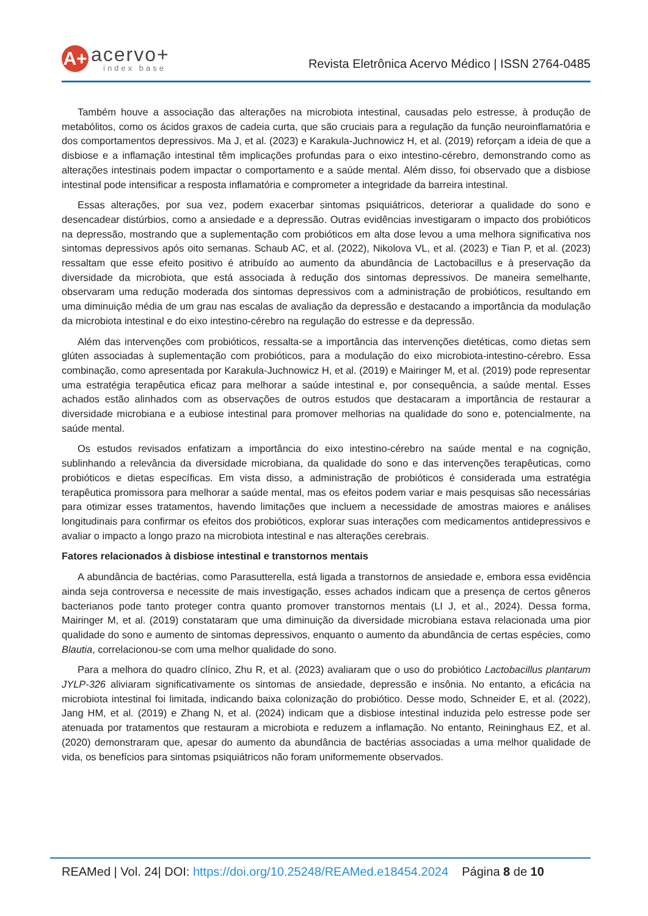A+
acervo+
index base
Revista Eletrônica Acervo Médico | ISSN 2764-0485
Também houve a associação das alterações na microbiota intestinal, causadas pelo estresse, à produção de metabólitos, como os ácidos graxos de cadeia curta, que são cruciais para a regulação da função neuroinflamatória e dos comportamentos depressivos. Ma J, et al. (2023) e Karakula-Juchnowicz H, et al. (2019) reforçam a ideia de que a disbiose e a inflamação intestinal têm implicações profundas para o eixo intestino-cérebro, demonstrando como as alterações intestinais podem impactar o comportamento e a saúde mental. Além disso, foi observado que a disbiose intestinal pode intensificar a resposta inflamatória e comprometer a integridade da barreira intestinal.
Essas alterações, por sua vez, podem exacerbar sintomas psiquiátricos, deteriorar a qualidade do sono e desencadear distúrbios, como a ansiedade e a depressão. Outras evidências investigaram o impacto dos probióticos na depressão, mostrando que a suplementação com probióticos em alta dose levou a uma melhora significativa nos sintomas depressivos após oito semanas. Schaub AC, et al. (2022), Nikolova VL, et al. (2023) e Tian P, et al. (2023) ressaltam que esse efeito positivo é atribuído ao aumento da abundância de Lactobacillus e à preservação da diversidade da microbiota, que está associada à redução dos sintomas depressivos. De maneira semelhante, observaram uma redução moderada dos sintomas depressivos com a administração de probióticos, resultando em uma diminuição média de um grau nas escalas de avaliação da depressão e destacando a importância da modulação da microbiota intestinal e do eixo intestino-cérebro na regulação do estresse e da depressão.
Além das intervenções com probióticos, ressalta-se a importância das intervenções dietéticas, como dietas sem glúten associadas à suplementação com probióticos, para a modulação do eixo microbiota-intestino-cérebro. Essa combinação, como apresentada por Karakula-Juchnowicz H, et al. (2019) e Mairinger M, et al. (2019) pode representar uma estratégia terapêutica eficaz para melhorar a saúde intestinal e, por consequência, a saúde mental. Esses achados estão alinhados com as observações de outros estudos que destacaram a importância de restaurar a diversidade microbiana e a eubiose intestinal para promover melhorias na qualidade do sono e, potencialmente, na saúde mental.
Os estudos revisados enfatizam a importância do eixo intestino-cérebro na saúde mental e na cognição, sublinhando a relevância da diversidade microbiana, da qualidade do sono e das intervenções terapêuticas, como probióticos e dietas específicas. Em vista disso, a administração de probióticos é considerada uma estratégia terapêutica promissora para melhorar a saúde mental, mas os efeitos podem variar e mais pesquisas são necessárias para otimizar esses tratamentos, havendo limitações que incluem a necessidade de amostras maiores e análises longitudinais para confirmar os efeitos dos probióticos, explorar suas interações com medicamentos antidepressivos e avaliar o impacto a longo prazo na microbiota intestinal e nas alterações cerebrais.
Fatores relacionados à disbiose intestinal e transtornos mentais
A abundância de bactérias, como Parasutterella, está ligada a transtornos de ansiedade e, embora essa evidência ainda seja controversa e necessite de mais investigação, esses achados indicam que a presença de certos gêneros bacterianos pode tanto proteger contra quanto promover transtornos mentais (LI J, et al., 2024). Dessa forma, Mairinger M, et al. (2019) constataram que uma diminuição da diversidade microbiana estava relacionada uma pior qualidade do sono e aumento de sintomas depressivos, enquanto o aumento da abundância de certas espécies, como Blautia, correlacionou-se com uma melhor qualidade do sono.
Para a melhora do quadro clínico, Zhu R, et al. (2023) avaliaram que o uso do probiótico Lactobacillus plantarum JYLP-326 aliviaram significativamente os sintomas de ansiedade, depressão e insônia. No entanto, a eficácia na microbiota intestinal foi limitada, indicando baixa colonização do probiótico. Desse modo, Schneider E, et al. (2022), Jang HM, et al. (2019) e Zhang N, et al. (2024) indicam que a disbiose intestinal induzida pelo estresse pode ser atenuada por tratamentos que restauram a microbiota e reduzem a inflamação. No entanto, Reininghaus EZ, et al. (2020) demonstraram que, apesar do aumento da abundância de bactérias associadas a uma melhor qualidade de vida, os benefícios para sintomas psiquiátricos não foram uniformemente observados.
REAMed | Vol. 24| DOI: https://doi.org/10.25248/REAMed.e18454.2024 Página 8 de 10